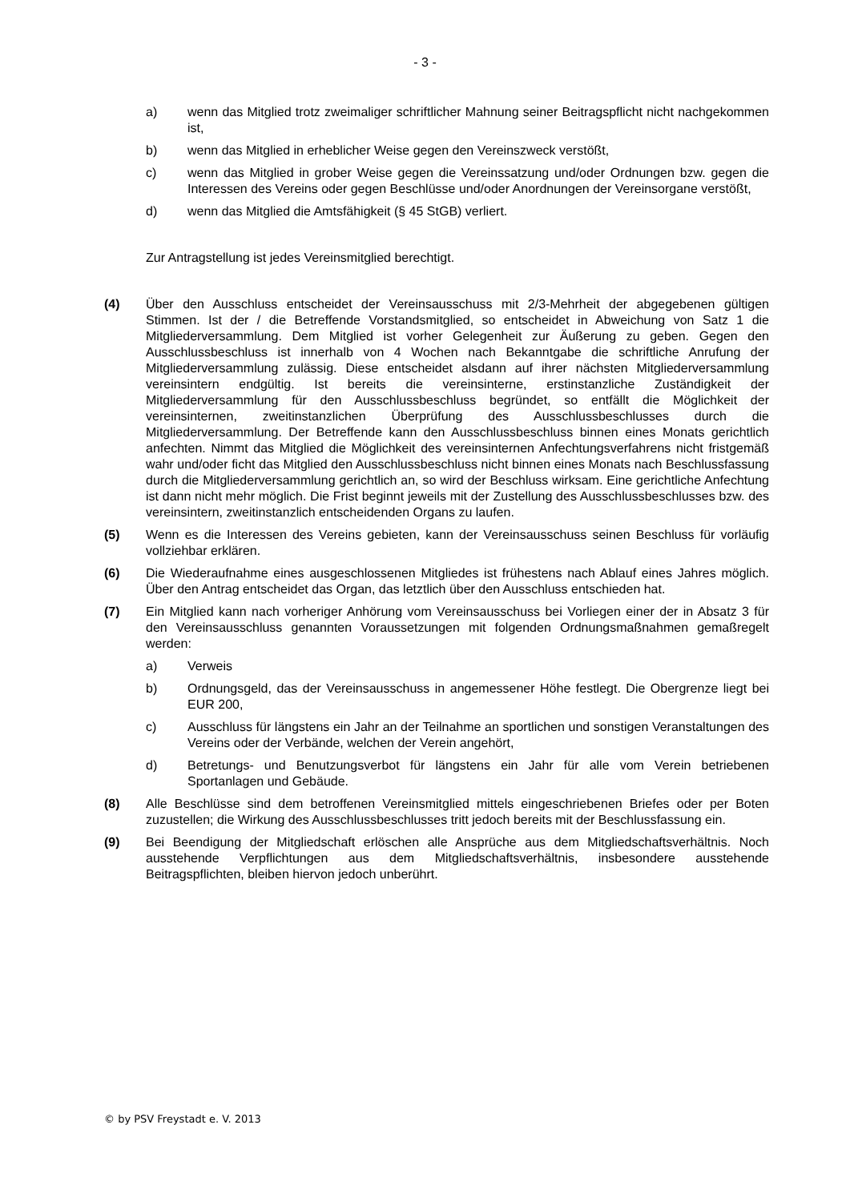- 3 -
a) wenn das Mitglied trotz zweimaliger schriftlicher Mahnung seiner Beitragspflicht nicht nachgekommen ist,
b) wenn das Mitglied in erheblicher Weise gegen den Vereinszweck verstößt,
c) wenn das Mitglied in grober Weise gegen die Vereinssatzung und/oder Ordnungen bzw. gegen die Interessen des Vereins oder gegen Beschlüsse und/oder Anordnungen der Vereinsorgane verstößt,
d) wenn das Mitglied die Amtsfähigkeit (§ 45 StGB) verliert.
Zur Antragstellung ist jedes Vereinsmitglied berechtigt.
(4) Über den Ausschluss entscheidet der Vereinsausschuss mit 2/3-Mehrheit der abgegebenen gültigen Stimmen. Ist der / die Betreffende Vorstandsmitglied, so entscheidet in Abweichung von Satz 1 die Mitgliederversammlung. Dem Mitglied ist vorher Gelegenheit zur Äußerung zu geben. Gegen den Ausschlussbeschluss ist innerhalb von 4 Wochen nach Bekanntgabe die schriftliche Anrufung der Mitgliederversammlung zulässig. Diese entscheidet alsdann auf ihrer nächsten Mitgliederversammlung vereinsintern endgültig. Ist bereits die vereinsinterne, erstinstanzliche Zuständigkeit der Mitgliederversammlung für den Ausschlussbeschluss begründet, so entfällt die Möglichkeit der vereinsinternen, zweitinstanzlichen Überprüfung des Ausschlussbeschlusses durch die Mitgliederversammlung. Der Betreffende kann den Ausschlussbeschluss binnen eines Monats gerichtlich anfechten. Nimmt das Mitglied die Möglichkeit des vereinsinternen Anfechtungsverfahrens nicht fristgemäß wahr und/oder ficht das Mitglied den Ausschlussbeschluss nicht binnen eines Monats nach Beschlussfassung durch die Mitgliederversammlung gerichtlich an, so wird der Beschluss wirksam. Eine gerichtliche Anfechtung ist dann nicht mehr möglich. Die Frist beginnt jeweils mit der Zustellung des Ausschlussbeschlusses bzw. des vereinsintern, zweitinstanzlich entscheidenden Organs zu laufen.
(5) Wenn es die Interessen des Vereins gebieten, kann der Vereinsausschuss seinen Beschluss für vorläufig vollziehbar erklären.
(6) Die Wiederaufnahme eines ausgeschlossenen Mitgliedes ist frühestens nach Ablauf eines Jahres möglich. Über den Antrag entscheidet das Organ, das letztlich über den Ausschluss entschieden hat.
(7) Ein Mitglied kann nach vorheriger Anhörung vom Vereinsausschuss bei Vorliegen einer der in Absatz 3 für den Vereinsausschluss genannten Voraussetzungen mit folgenden Ordnungsmaßnahmen gemaßregelt werden:
a) Verweis
b) Ordnungsgeld, das der Vereinsausschuss in angemessener Höhe festlegt. Die Obergrenze liegt bei EUR 200,
c) Ausschluss für längstens ein Jahr an der Teilnahme an sportlichen und sonstigen Veranstaltungen des Vereins oder der Verbände, welchen der Verein angehört,
d) Betretungs- und Benutzungsverbot für längstens ein Jahr für alle vom Verein betriebenen Sportanlagen und Gebäude.
(8) Alle Beschlüsse sind dem betroffenen Vereinsmitglied mittels eingeschriebenen Briefes oder per Boten zuzustellen; die Wirkung des Ausschlussbeschlusses tritt jedoch bereits mit der Beschlussfassung ein.
(9) Bei Beendigung der Mitgliedschaft erlöschen alle Ansprüche aus dem Mitgliedschaftsverhältnis. Noch ausstehende Verpflichtungen aus dem Mitgliedschaftsverhältnis, insbesondere ausstehende Beitragspflichten, bleiben hiervon jedoch unberührt.
© by PSV Freystadt e. V. 2013